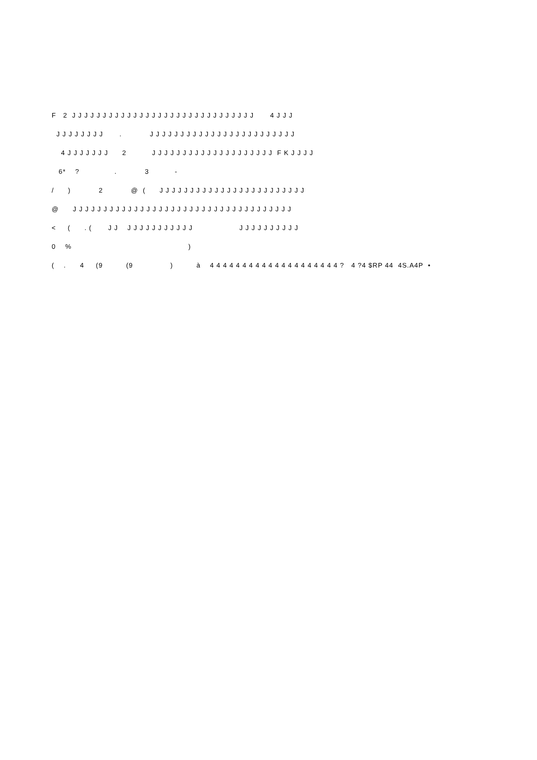F 2 J J J J J J J J J J J J J J J J J J J J J J J J J J J J J J 4 J J J
J J J J J J J J . J J J J J J J J J J J J J J J J J J J J J J J J
4 J J J J J J J 2 J J J J J J J J J J J J J J J J J J J J F K J J J J
6* ? . 3 -
/ ) 2 @ ( J J J J J J J J J J J J J J J J J J J J J J J J
@ J J J J J J J J J J J J J J J J J J J J J J J J J J J J J J J J J J J J
< ( . ( J J J J J J J J J J J J J J J J J J J J J J J
0 % )
( . 4 (9 (9 ) à 4 4 4 4 4 4 4 4 4 4 4 4 4 4 4 4 4 4 4 4 ? 4 ?4 $RP 44 4S.A4P •